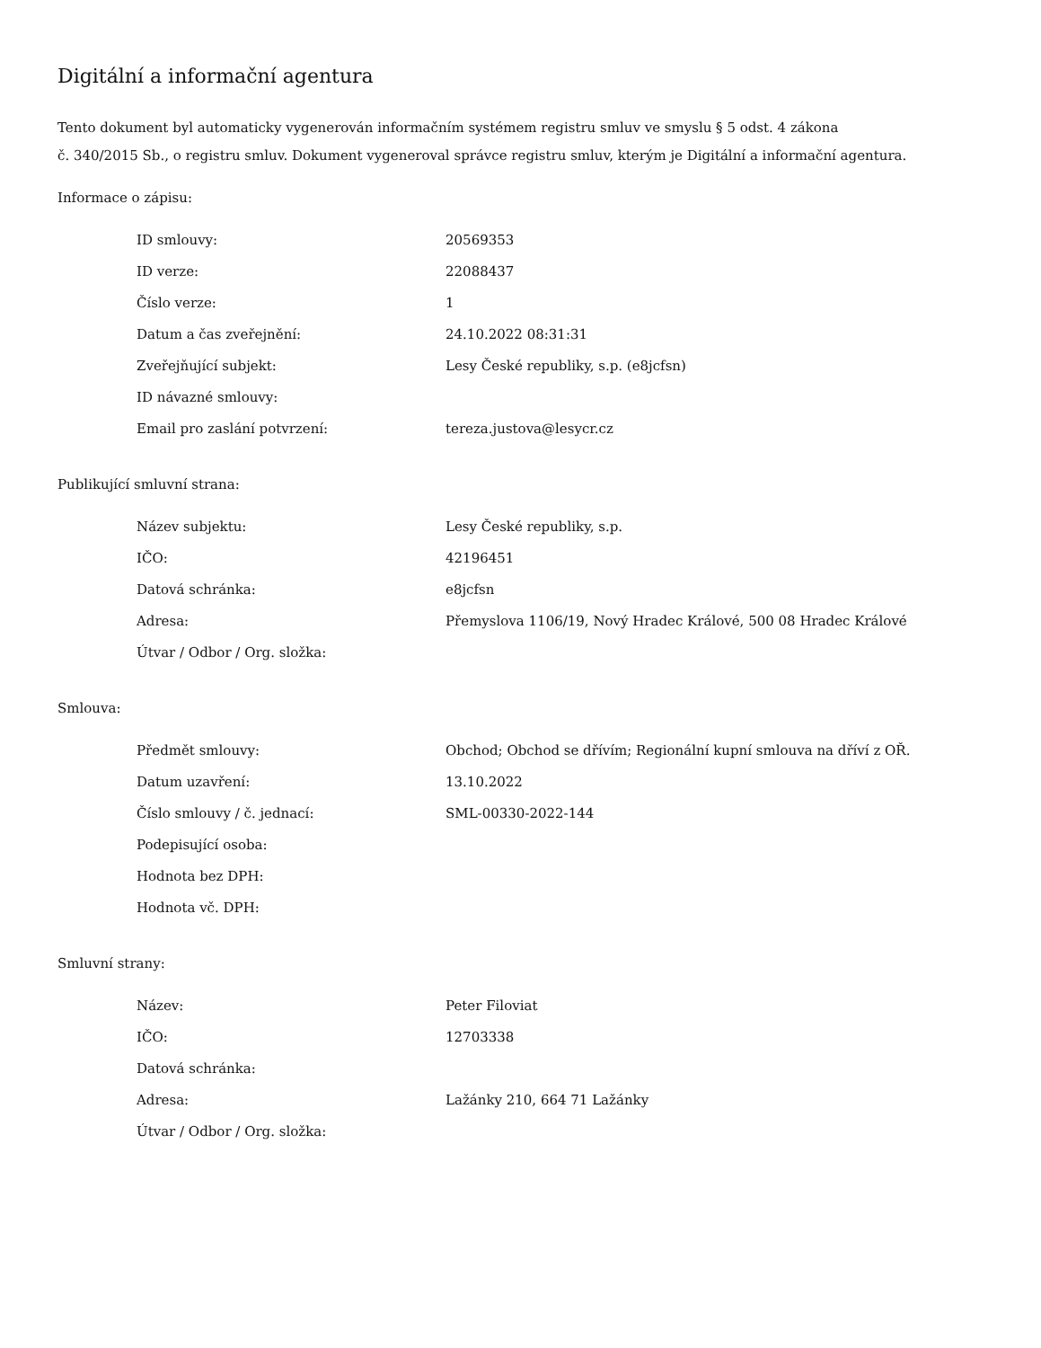Digitální a informační agentura
Tento dokument byl automaticky vygenerován informačním systémem registru smluv ve smyslu § 5 odst. 4 zákona
č. 340/2015 Sb., o registru smluv. Dokument vygeneroval správce registru smluv, kterým je Digitální a informační agentura.
Informace o zápisu:
| ID smlouvy: | 20569353 |
| ID verze: | 22088437 |
| Číslo verze: | 1 |
| Datum a čas zveřejnění: | 24.10.2022 08:31:31 |
| Zveřejňující subjekt: | Lesy České republiky, s.p. (e8jcfsn) |
| ID návazné smlouvy: | |
| Email pro zaslání potvrzení: | tereza.justova@lesycr.cz |
Publikující smluvní strana:
| Název subjektu: | Lesy České republiky, s.p. |
| IČO: | 42196451 |
| Datová schránka: | e8jcfsn |
| Adresa: | Přemyslova 1106/19, Nový Hradec Králové, 500 08 Hradec Králové |
| Útvar / Odbor / Org. složka: | |
Smlouva:
| Předmět smlouvy: | Obchod; Obchod se dřívím; Regionální kupní smlouva na dříví z OŘ. |
| Datum uzavření: | 13.10.2022 |
| Číslo smlouvy / č. jednací: | SML-00330-2022-144 |
| Podepisující osoba: | |
| Hodnota bez DPH: | |
| Hodnota vč. DPH: | |
Smluvní strany:
| Název: | Peter Filoviat |
| IČO: | 12703338 |
| Datová schránka: | |
| Adresa: | Lažánky 210, 664 71 Lažánky |
| Útvar / Odbor / Org. složka: | |